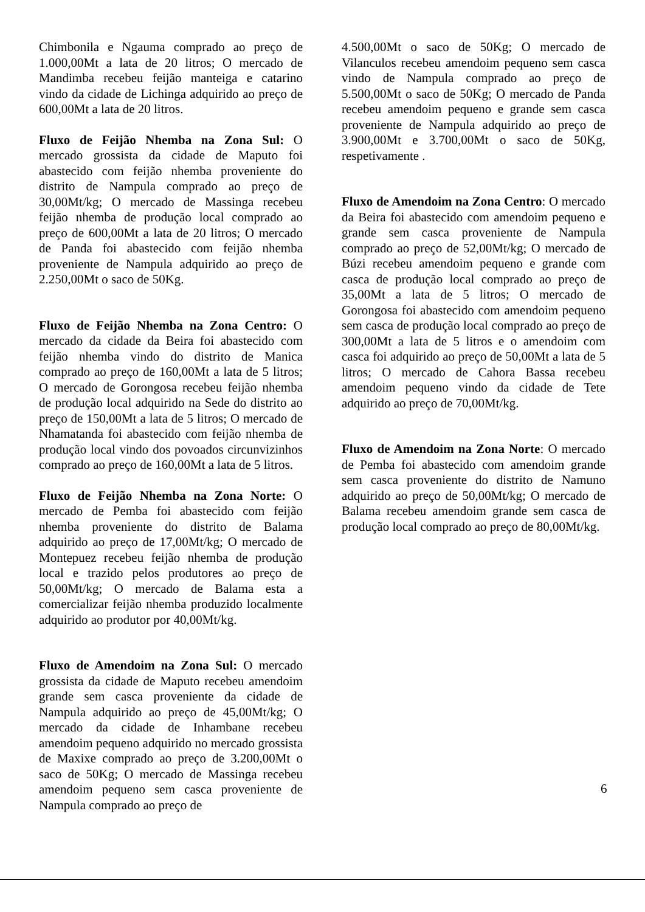Chimbonila e Ngauma comprado ao preço de 1.000,00Mt a lata de 20 litros; O mercado de Mandimba recebeu feijão manteiga e catarino vindo da cidade de Lichinga adquirido ao preço de 600,00Mt a lata de 20 litros.
Fluxo de Feijão Nhemba na Zona Sul: O mercado grossista da cidade de Maputo foi abastecido com feijão nhemba proveniente do distrito de Nampula comprado ao preço de 30,00Mt/kg; O mercado de Massinga recebeu feijão nhemba de produção local comprado ao preço de 600,00Mt a lata de 20 litros; O mercado de Panda foi abastecido com feijão nhemba proveniente de Nampula adquirido ao preço de 2.250,00Mt o saco de 50Kg.
Fluxo de Feijão Nhemba na Zona Centro: O mercado da cidade da Beira foi abastecido com feijão nhemba vindo do distrito de Manica comprado ao preço de 160,00Mt a lata de 5 litros; O mercado de Gorongosa recebeu feijão nhemba de produção local adquirido na Sede do distrito ao preço de 150,00Mt a lata de 5 litros; O mercado de Nhamatanda foi abastecido com feijão nhemba de produção local vindo dos povoados circunvizinhos comprado ao preço de 160,00Mt a lata de 5 litros.
Fluxo de Feijão Nhemba na Zona Norte: O mercado de Pemba foi abastecido com feijão nhemba proveniente do distrito de Balama adquirido ao preço de 17,00Mt/kg; O mercado de Montepuez recebeu feijão nhemba de produção local e trazido pelos produtores ao preço de 50,00Mt/kg; O mercado de Balama esta a comercializar feijão nhemba produzido localmente adquirido ao produtor por 40,00Mt/kg.
Fluxo de Amendoim na Zona Sul: O mercado grossista da cidade de Maputo recebeu amendoim grande sem casca proveniente da cidade de Nampula adquirido ao preço de 45,00Mt/kg; O mercado da cidade de Inhambane recebeu amendoim pequeno adquirido no mercado grossista de Maxixe comprado ao preço de 3.200,00Mt o saco de 50Kg; O mercado de Massinga recebeu amendoim pequeno sem casca proveniente de Nampula comprado ao preço de
4.500,00Mt o saco de 50Kg; O mercado de Vilanculos recebeu amendoim pequeno sem casca vindo de Nampula comprado ao preço de 5.500,00Mt o saco de 50Kg; O mercado de Panda recebeu amendoim pequeno e grande sem casca proveniente de Nampula adquirido ao preço de 3.900,00Mt e 3.700,00Mt o saco de 50Kg, respetivamente .
Fluxo de Amendoim na Zona Centro: O mercado da Beira foi abastecido com amendoim pequeno e grande sem casca proveniente de Nampula comprado ao preço de 52,00Mt/kg; O mercado de Búzi recebeu amendoim pequeno e grande com casca de produção local comprado ao preço de 35,00Mt a lata de 5 litros; O mercado de Gorongosa foi abastecido com amendoim pequeno sem casca de produção local comprado ao preço de 300,00Mt a lata de 5 litros e o amendoim com casca foi adquirido ao preço de 50,00Mt a lata de 5 litros; O mercado de Cahora Bassa recebeu amendoim pequeno vindo da cidade de Tete adquirido ao preço de 70,00Mt/kg.
Fluxo de Amendoim na Zona Norte: O mercado de Pemba foi abastecido com amendoim grande sem casca proveniente do distrito de Namuno adquirido ao preço de 50,00Mt/kg; O mercado de Balama recebeu amendoim grande sem casca de produção local comprado ao preço de 80,00Mt/kg.
6